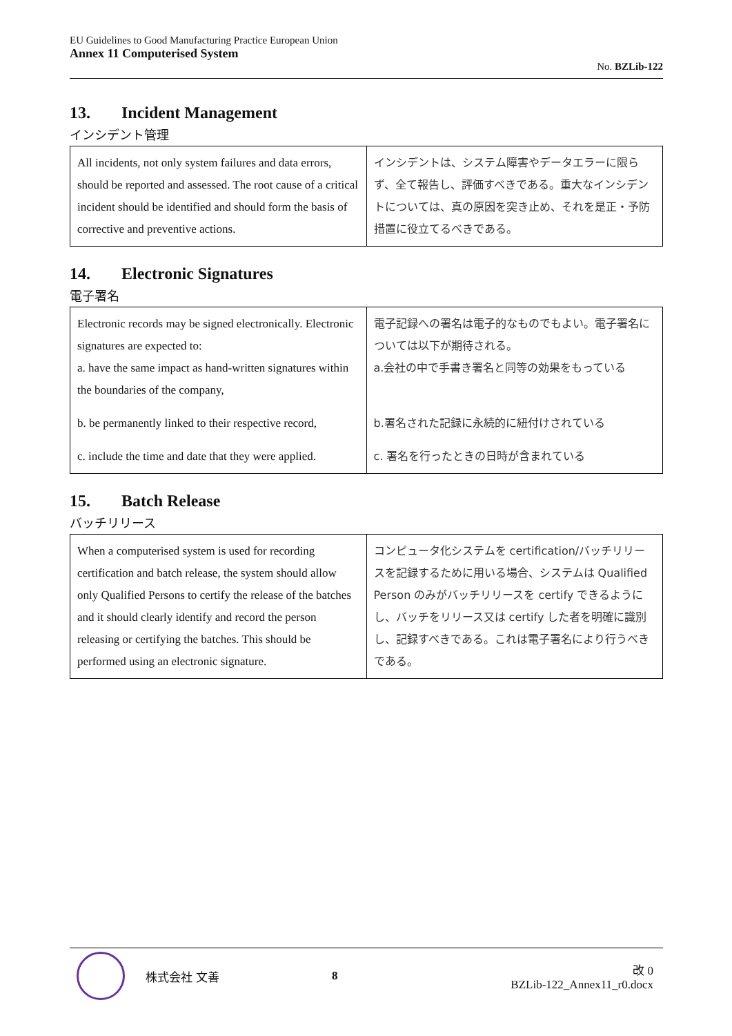EU Guidelines to Good Manufacturing Practice European Union
Annex 11 Computerised System
No. BZLib-122
13. Incident Management
インシデント管理
| All incidents, not only system failures and data errors, should be reported and assessed. The root cause of a critical incident should be identified and should form the basis of corrective and preventive actions. | インシデントは、システム障害やデータエラーに限らず、全て報告し、評価すべきである。重大なインシデントについては、真の原因を突き止め、それを是正・予防措置に役立てるべきである。 |
14. Electronic Signatures
電子署名
| Electronic records may be signed electronically. Electronic signatures are expected to: a. have the same impact as hand-written signatures within the boundaries of the company, | 電子記録への署名は電子的なものでもよい。電子署名については以下が期待される。 a.会社の中で手書き署名と同等の効果をもっている |
| b. be permanently linked to their respective record, | b.署名された記録に永続的に紐付けされている |
| c. include the time and date that they were applied. | c. 署名を行ったときの日時が含まれている |
15. Batch Release
バッチリリース
| When a computerised system is used for recording certification and batch release, the system should allow only Qualified Persons to certify the release of the batches and it should clearly identify and record the person releasing or certifying the batches. This should be performed using an electronic signature. | コンピュータ化システムを certification/バッチリリースを記録するために用いる場合、システムは Qualified Person のみがバッチリリースを certify できるようにし、バッチをリリース又は certify した者を明確に識別し、記録すべきである。これは電子署名により行うべきである。 |
株式会社 文善 8
改 0
BZLib-122_Annex11_r0.docx